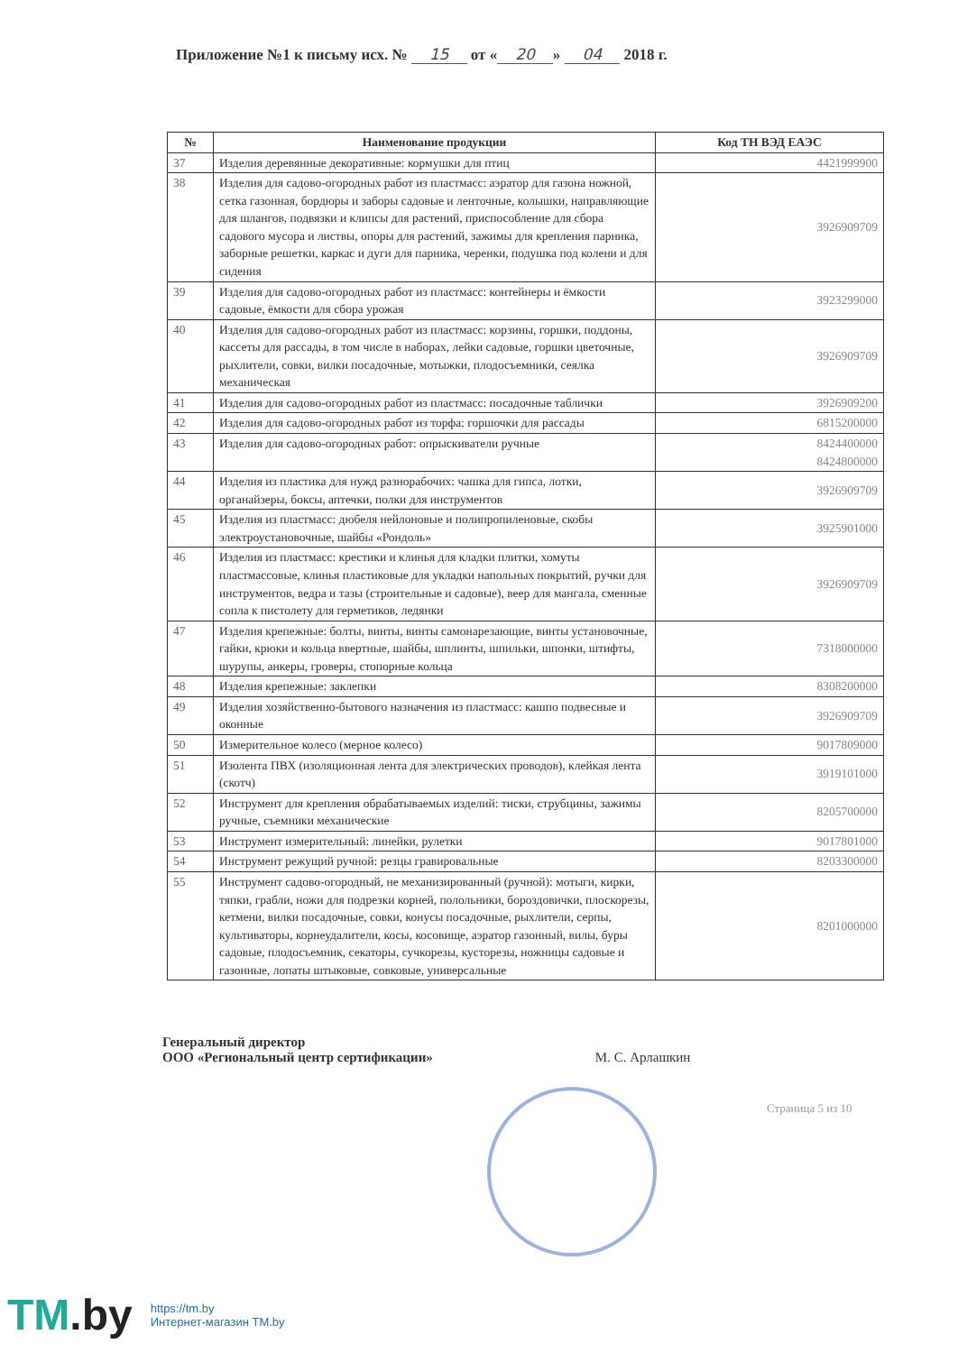Приложение №1 к письму исх. № 15 от « 20 » 04 2018 г.
| № | Наименование продукции | Код ТН ВЭД ЕАЭС |
| --- | --- | --- |
| 37 | Изделия деревянные декоративные: кормушки для птиц | 4421999900 |
| 38 | Изделия для садово-огородных работ из пластмасс: аэратор для газона ножной, сетка газонная, бордюры и заборы садовые и ленточные, колышки, направляющие для шлангов, подвязки и клипсы для растений, приспособление для сбора садового мусора и листвы, опоры для растений, зажимы для крепления парника, заборные решетки, каркас и дуги для парника, черенки, подушка под колени и для сидения | 3926909709 |
| 39 | Изделия для садово-огородных работ из пластмасс: контейнеры и ёмкости садовые, ёмкости для сбора урожая | 3923299000 |
| 40 | Изделия для садово-огородных работ из пластмасс: корзины, горшки, поддоны, кассеты для рассады, в том числе в наборах, лейки садовые, горшки цветочные, рыхлители, совки, вилки посадочные, мотыжки, плодосъемники, сеялка механическая | 3926909709 |
| 41 | Изделия для садово-огородных работ из пластмасс: посадочные таблички | 3926909200 |
| 42 | Изделия для садово-огородных работ из торфа: горшочки для рассады | 6815200000 |
| 43 | Изделия для садово-огородных работ: опрыскиватели ручные | 8424400000 8424800000 |
| 44 | Изделия из пластика для нужд разнорабочих: чашка для гипса, лотки, органайзеры, боксы, аптечки, полки для инструментов | 3926909709 |
| 45 | Изделия из пластмасс: дюбеля нейлоновые и полипропиленовые, скобы электроустановочные, шайбы «Рондоль» | 3925901000 |
| 46 | Изделия из пластмасс: крестики и клинья для кладки плитки, хомуты пластмассовые, клинья пластиковые для укладки напольных покрытий, ручки для инструментов, ведра и тазы (строительные и садовые), веер для мангала, сменные сопла к пистолету для герметиков, ледянки | 3926909709 |
| 47 | Изделия крепежные: болты, винты, винты самонарезающие, винты установочные, гайки, крюки и кольца ввертные, шайбы, шплинты, шпильки, шпонки, штифты, шурупы, анкеры, гроверы, стопорные кольца | 7318000000 |
| 48 | Изделия крепежные: заклепки | 8308200000 |
| 49 | Изделия хозяйственно-бытового назначения из пластмасс: кашпо подвесные и оконные | 3926909709 |
| 50 | Измерительное колесо (мерное колесо) | 9017809000 |
| 51 | Изолента ПВХ (изоляционная лента для электрических проводов), клейкая лента (скотч) | 3919101000 |
| 52 | Инструмент для крепления обрабатываемых изделий: тиски, струбцины, зажимы ручные, съемники механические | 8205700000 |
| 53 | Инструмент измерительный: линейки, рулетки | 9017801000 |
| 54 | Инструмент режущий ручной: резцы гравировальные | 8203300000 |
| 55 | Инструмент садово-огородный, не механизированный (ручной): мотыги, кирки, тяпки, грабли, ножи для подрезки корней, полольники, бороздовички, плоскорезы, кетмени, вилки посадочные, совки, конусы посадочные, рыхлители, серпы, культиваторы, корнеудалители, косы, косовище, аэратор газонный, вилы, буры садовые, плодосъемник, секаторы, сучкорезы, кусторезы, ножницы садовые и газонные, лопаты штыковые, совковые, универсальные | 8201000000 |
Генеральный директор
ООО «Региональный центр сертификации»
М. С. Арлашкин
Страница 5 из 10
TM.by
https://tm.by
Интернет-магазин TM.by